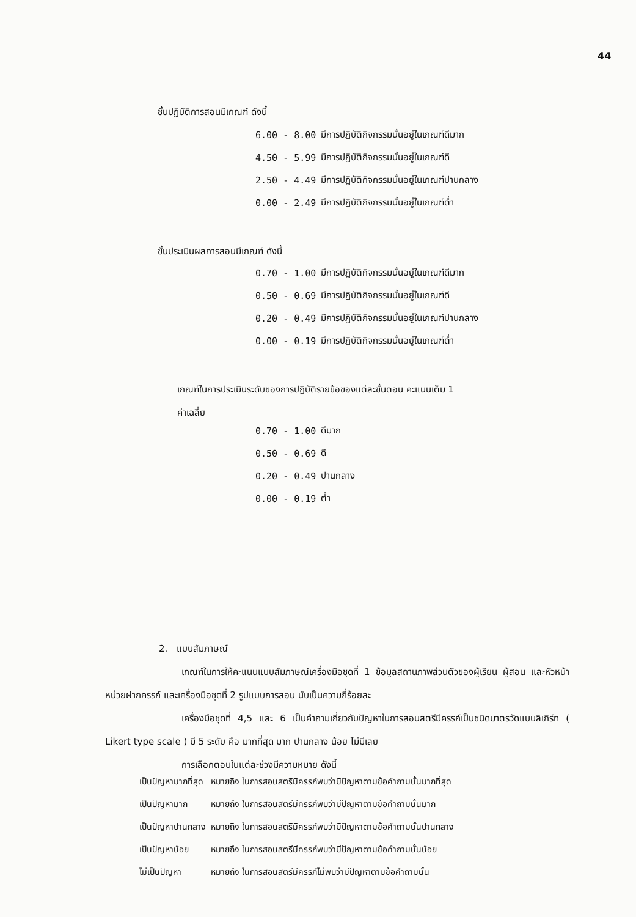44
ชั้นปฏิบัติการสอนมีเกณฑ์ ดังนี้
| 6.00 - 8.00 | มีการปฏิบัติกิจกรรมนั้นอยู่ในเกณฑ์ดีมาก |
| 4.50 - 5.99 | มีการปฏิบัติกิจกรรมนั้นอยู่ในเกณฑ์ดี |
| 2.50 - 4.49 | มีการปฏิบัติกิจกรรมนั้นอยู่ในเกณฑ์ปานกลาง |
| 0.00 - 2.49 | มีการปฏิบัติกิจกรรมนั้นอยู่ในเกณฑ์ต่ำ |
ขั้นประเมินผลการสอนมีเกณฑ์ ดังนี้
| 0.70 - 1.00 | มีการปฏิบัติกิจกรรมนั้นอยู่ในเกณฑ์ดีมาก |
| 0.50 - 0.69 | มีการปฏิบัติกิจกรรมนั้นอยู่ในเกณฑ์ดี |
| 0.20 - 0.49 | มีการปฏิบัติกิจกรรมนั้นอยู่ในเกณฑ์ปานกลาง |
| 0.00 - 0.19 | มีการปฏิบัติกิจกรรมนั้นอยู่ในเกณฑ์ต่ำ |
เกณฑ์ในการประเมินระดับของการปฏิบัติรายข้อของแต่ละขั้นตอน คะแนนเต็ม 1
ค่าเฉลี่ย
| 0.70 - 1.00 | ดีมาก |
| 0.50 - 0.69 | ดี |
| 0.20 - 0.49 | ปานกลาง |
| 0.00 - 0.19 | ต่ำ |
2. แบบสัมภาษณ์
เกณฑ์ในการให้คะแนนแบบสัมภาษณ์เครื่องมือชุดที่ 1 ข้อมูลสถานภาพส่วนตัวของผู้เรียน ผู้สอน และหัวหน้าหน่วยฝากครรภ์ และเครื่องมือชุดที่ 2 รูปแบบการสอน นับเป็นความถี่ร้อยละ
เครื่องมือชุดที่ 4,5 และ 6 เป็นคำถามเกี่ยวกับปัญหาในการสอนสตรีมีครรภ์เป็นชนิดมาตรวัดแบบลิเกิร์ท ( Likert type scale ) มี 5 ระดับ คือ มากที่สุด มาก ปานกลาง น้อย ไม่มีเลย
การเลือกตอบในแต่ละช่วงมีความหมาย ดังนี้
| เป็นปัญหามากที่สุด | หมายถึง ในการสอนสตรีมีครรภ์พบว่ามีปัญหาตามข้อคำถามนั้นมากที่สุด |
| เป็นปัญหามาก | หมายถึง ในการสอนสตรีมีครรภ์พบว่ามีปัญหาตามข้อคำถามนั้นมาก |
| เป็นปัญหาปานกลาง | หมายถึง ในการสอนสตรีมีครรภ์พบว่ามีปัญหาตามข้อคำถามนั้นปานกลาง |
| เป็นปัญหาน้อย | หมายถึง ในการสอนสตรีมีครรภ์พบว่ามีปัญหาตามข้อคำถามนั้นน้อย |
| ไม่เป็นปัญหา | หมายถึง ในการสอนสตรีมีครรภ์ไม่พบว่ามีปัญหาตามข้อคำถามนั้น |